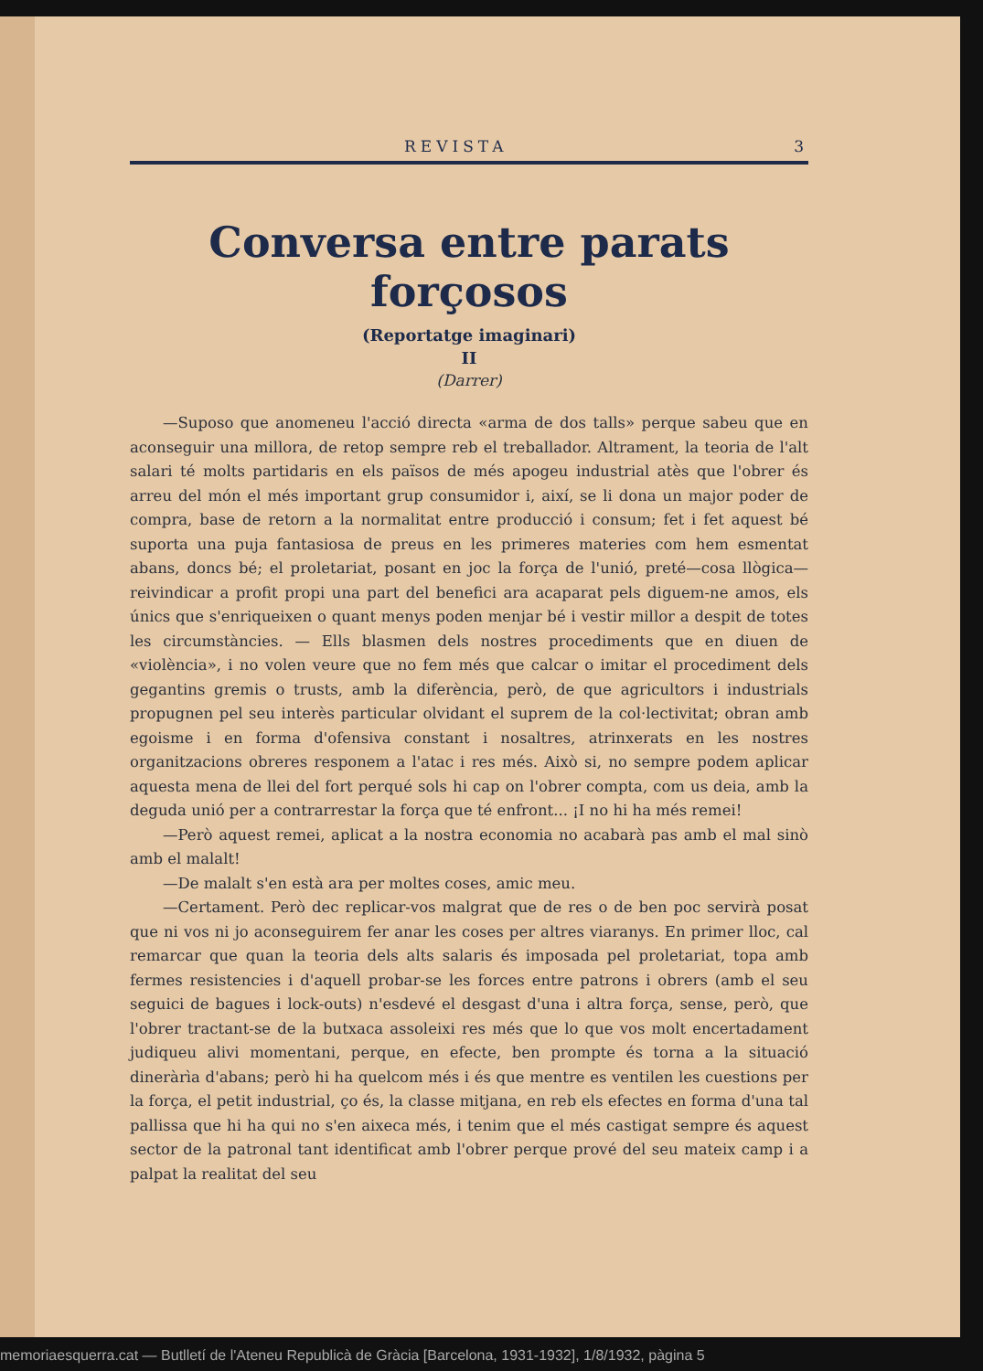REVISTA 3
Conversa entre parats forçosos
(Reportatge imaginari)
II
(Darrer)
—Suposo que anomeneu l'acció directa «arma de dos talls» perque sabeu que en aconseguir una millora, de retop sempre reb el treballador. Altrament, la teoria de l'alt salari té molts partidaris en els països de més apogeu industrial atès que l'obrer és arreu del món el més important grup consumidor i, així, se li dona un major poder de compra, base de retorn a la normalitat entre producció i consum; fet i fet aquest bé suporta una puja fantasiosa de preus en les primeres materies com hem esmentat abans, doncs bé; el proletariat, posant en joc la força de l'unió, preté—cosa llògica— reivindicar a profit propi una part del benefici ara acaparat pels diguem-ne amos, els únics que s'enriqueixen o quant menys poden menjar bé i vestir millor a despit de totes les circumstàncies. — Ells blasmen dels nostres procediments que en diuen de «violència», i no volen veure que no fem més que calcar o imitar el procediment dels gegantins gremis o trusts, amb la diferència, però, de que agricultors i industrials propugnen pel seu interès particular olvidant el suprem de la col·lectivitat; obran amb egoisme i en forma d'ofensiva constant i nosaltres, atrinxerats en les nostres organitzacions obreres responem a l'atac i res més. Això si, no sempre podem aplicar aquesta mena de llei del fort perqué sols hi cap on l'obrer compta, com us deia, amb la deguda unió per a contrarrestar la força que té enfront... ¡I no hi ha més remei!
—Però aquest remei, aplicat a la nostra economia no acabarà pas amb el mal sinò amb el malalt!
—De malalt s'en està ara per moltes coses, amic meu.
—Certament. Però dec replicar-vos malgrat que de res o de ben poc servirà posat que ni vos ni jo aconseguirem fer anar les coses per altres viaranys. En primer lloc, cal remarcar que quan la teoria dels alts salaris és imposada pel proletariat, topa amb fermes resistencies i d'aquell probar-se les forces entre patrons i obrers (amb el seu seguici de bagues i lock-outs) n'esdevé el desgast d'una i altra força, sense, però, que l'obrer tractant-se de la butxaca assoleixi res més que lo que vos molt encertadament judiqueu alivi momentani, perque, en efecte, ben prompte és torna a la situació dineràrìa d'abans; però hi ha quelcom més i és que mentre es ventilen les cuestions per la força, el petit industrial, ço és, la classe mitjana, en reb els efectes en forma d'una tal pallissa que hi ha qui no s'en aixeca més, i tenim que el més castigat sempre és aquest sector de la patronal tant identificat amb l'obrer perque prové del seu mateix camp i a palpat la realitat del seu
memoriaesquerra.cat — Butlletí de l'Ateneu Republicà de Gràcia [Barcelona, 1931-1932], 1/8/1932, pàgina 5